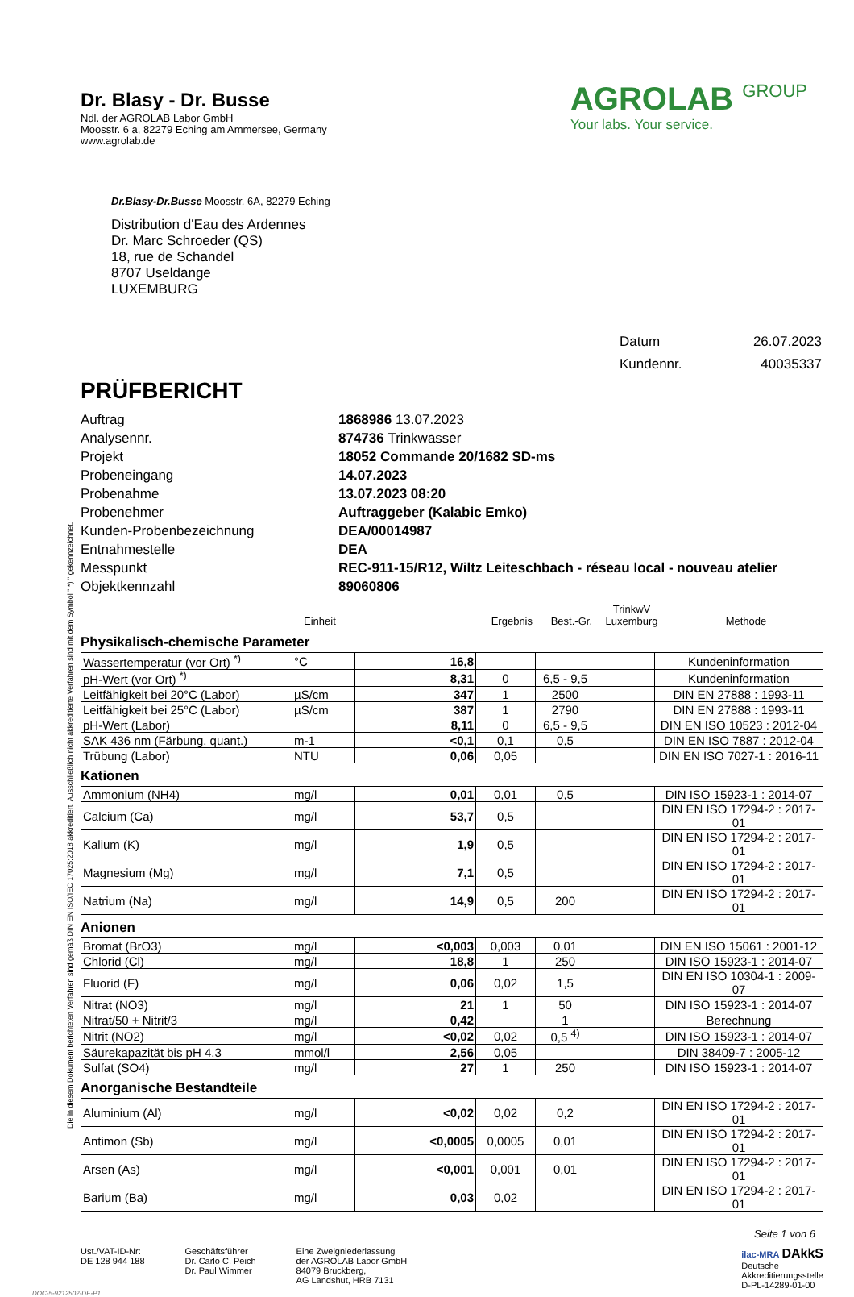Die in diesem Dokument berichteten Verfahren sind gemäß DIN EN ISO/IEC 17025:2018 akkreditiert. Ausschließlich nicht akkreditierte Verfahren sind mit dem Symbol " *) " gekennzeichnet.
Dr. Blasy - Dr. Busse
Ndl. der AGROLAB Labor GmbH
Moosstr. 6 a, 82279 Eching am Ammersee, Germany
www.agrolab.de
AGROLAB GROUP
Your labs. Your service.
Dr.Blasy-Dr.Busse Moosstr. 6A, 82279 Eching
Distribution d'Eau des Ardennes
Dr. Marc Schroeder (QS)
18, rue de Schandel
8707 Useldange
LUXEMBURG
| Datum | 26.07.2023 |
| Kundennr. | 40035337 |
PRÜFBERICHT
| Auftrag | 1868986 13.07.2023 |
| Analysennr. | 874736 Trinkwasser |
| Projekt | 18052 Commande 20/1682 SD-ms |
| Probeneingang | 14.07.2023 |
| Probenahme | 13.07.2023 08:20 |
| Probenehmer | Auftraggeber (Kalabic Emko) |
| Kunden-Probenbezeichnung | DEA/00014987 |
| Entnahmestelle | DEA |
| Messpunkt | REC-911-15/R12, Wiltz Leiteschbach - réseau local - nouveau atelier |
| Objektkennzahl | 89060806 |
| | Einheit | Ergebnis | Best.-Gr. | TrinkwV Luxemburg | Methode |
Physikalisch-chemische Parameter
| Wassertemperatur (vor Ort) <sup>*)</sup> | °C | 16,8 | | | | Kundeninformation |
| pH-Wert (vor Ort) <sup>*)</sup> | | 8,31 | 0 | 6,5 - 9,5 | | Kundeninformation |
| Leitfähigkeit bei 20°C (Labor) | µS/cm | 347 | 1 | 2500 | | DIN EN 27888 : 1993-11 |
| Leitfähigkeit bei 25°C (Labor) | µS/cm | 387 | 1 | 2790 | | DIN EN 27888 : 1993-11 |
| pH-Wert (Labor) | | 8,11 | 0 | 6,5 - 9,5 | | DIN EN ISO 10523 : 2012-04 |
| SAK 436 nm (Färbung, quant.) | m-1 | <0,1 | 0,1 | 0,5 | | DIN EN ISO 7887 : 2012-04 |
| Trübung (Labor) | NTU | 0,06 | 0,05 | | | DIN EN ISO 7027-1 : 2016-11 |
Kationen
| Ammonium (NH4) | mg/l | 0,01 | 0,01 | 0,5 | | DIN ISO 15923-1 : 2014-07 |
| Calcium (Ca) | mg/l | 53,7 | 0,5 | | | DIN EN ISO 17294-2 : 2017-01 |
| Kalium (K) | mg/l | 1,9 | 0,5 | | | DIN EN ISO 17294-2 : 2017-01 |
| Magnesium (Mg) | mg/l | 7,1 | 0,5 | | | DIN EN ISO 17294-2 : 2017-01 |
| Natrium (Na) | mg/l | 14,9 | 0,5 | 200 | | DIN EN ISO 17294-2 : 2017-01 |
Anionen
| Bromat (BrO3) | mg/l | <0,003 | 0,003 | 0,01 | | DIN EN ISO 15061 : 2001-12 |
| Chlorid (Cl) | mg/l | 18,8 | 1 | 250 | | DIN ISO 15923-1 : 2014-07 |
| Fluorid (F) | mg/l | 0,06 | 0,02 | 1,5 | | DIN EN ISO 10304-1 : 2009-07 |
| Nitrat (NO3) | mg/l | 21 | 1 | 50 | | DIN ISO 15923-1 : 2014-07 |
| Nitrat/50 + Nitrit/3 | mg/l | 0,42 | | 1 | | Berechnung |
| Nitrit (NO2) | mg/l | <0,02 | 0,02 | 0,5 <sup>4)</sup> | | DIN ISO 15923-1 : 2014-07 |
| Säurekapazität bis pH 4,3 | mmol/l | 2,56 | 0,05 | | | DIN 38409-7 : 2005-12 |
| Sulfat (SO4) | mg/l | 27 | 1 | 250 | | DIN ISO 15923-1 : 2014-07 |
Anorganische Bestandteile
| Aluminium (Al) | mg/l | <0,02 | 0,02 | 0,2 | | DIN EN ISO 17294-2 : 2017-01 |
| Antimon (Sb) | mg/l | <0,0005 | 0,0005 | 0,01 | | DIN EN ISO 17294-2 : 2017-01 |
| Arsen (As) | mg/l | <0,001 | 0,001 | 0,01 | | DIN EN ISO 17294-2 : 2017-01 |
| Barium (Ba) | mg/l | 0,03 | 0,02 | | | DIN EN ISO 17294-2 : 2017-01 |
Seite 1 von 6
Ust./VAT-ID-Nr:
DE 128 944 188
Geschäftsführer
Dr. Carlo C. Peich
Dr. Paul Wimmer
Eine Zweigniederlassung
der AGROLAB Labor GmbH
84079 Bruckberg,
AG Landshut, HRB 7131
ilac-MRA DAkkS
Deutsche
Akkreditierungsstelle
D-PL-14289-01-00
DOC-5-9212502-DE-P1